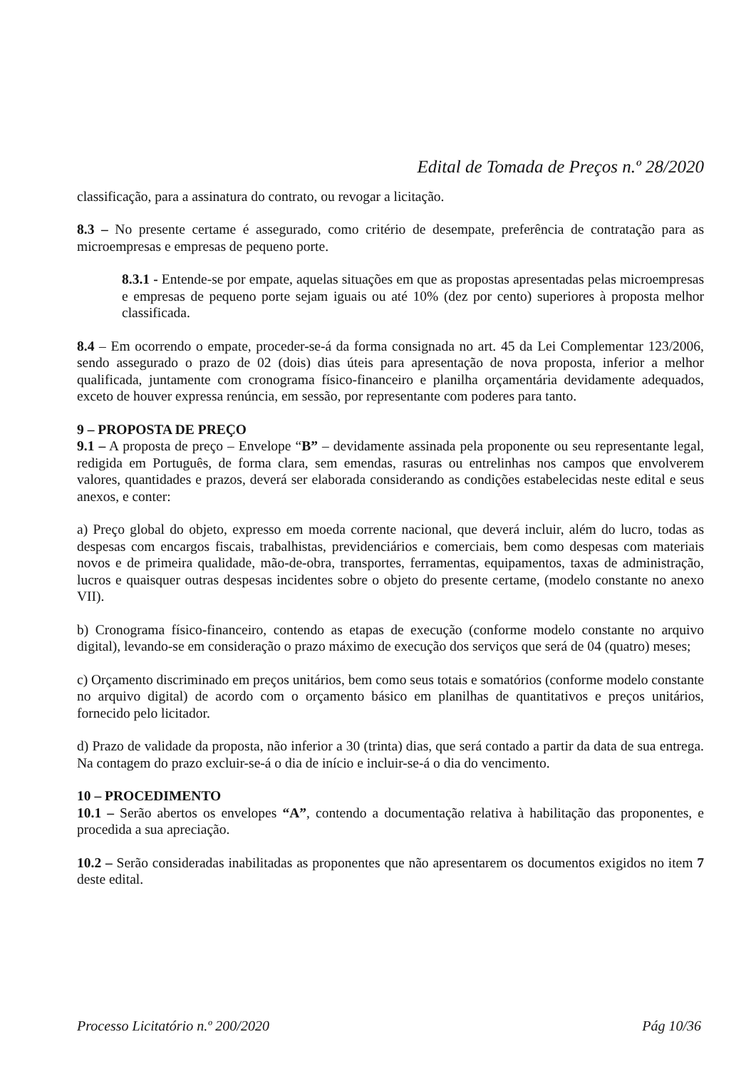Edital de Tomada de Preços n.º 28/2020
classificação, para a assinatura do contrato, ou revogar a licitação.
8.3 – No presente certame é assegurado, como critério de desempate, preferência de contratação para as microempresas e empresas de pequeno porte.
8.3.1 - Entende-se por empate, aquelas situações em que as propostas apresentadas pelas microempresas e empresas de pequeno porte sejam iguais ou até 10% (dez por cento) superiores à proposta melhor classificada.
8.4 – Em ocorrendo o empate, proceder-se-á da forma consignada no art. 45 da Lei Complementar 123/2006, sendo assegurado o prazo de 02 (dois) dias úteis para apresentação de nova proposta, inferior a melhor qualificada, juntamente com cronograma físico-financeiro e planilha orçamentária devidamente adequados, exceto de houver expressa renúncia, em sessão, por representante com poderes para tanto.
9 – PROPOSTA DE PREÇO
9.1 – A proposta de preço – Envelope “B” – devidamente assinada pela proponente ou seu representante legal, redigida em Português, de forma clara, sem emendas, rasuras ou entrelinhas nos campos que envolverem valores, quantidades e prazos, deverá ser elaborada considerando as condições estabelecidas neste edital e seus anexos, e conter:
a) Preço global do objeto, expresso em moeda corrente nacional, que deverá incluir, além do lucro, todas as despesas com encargos fiscais, trabalhistas, previdenciários e comerciais, bem como despesas com materiais novos e de primeira qualidade, mão-de-obra, transportes, ferramentas, equipamentos, taxas de administração, lucros e quaisquer outras despesas incidentes sobre o objeto do presente certame, (modelo constante no anexo VII).
b) Cronograma físico-financeiro, contendo as etapas de execução (conforme modelo constante no arquivo digital), levando-se em consideração o prazo máximo de execução dos serviços que será de 04 (quatro) meses;
c) Orçamento discriminado em preços unitários, bem como seus totais e somatórios (conforme modelo constante no arquivo digital) de acordo com o orçamento básico em planilhas de quantitativos e preços unitários, fornecido pelo licitador.
d) Prazo de validade da proposta, não inferior a 30 (trinta) dias, que será contado a partir da data de sua entrega. Na contagem do prazo excluir-se-á o dia de início e incluir-se-á o dia do vencimento.
10 – PROCEDIMENTO
10.1 – Serão abertos os envelopes “A”, contendo a documentação relativa à habilitação das proponentes, e procedida a sua apreciação.
10.2 – Serão consideradas inabilitadas as proponentes que não apresentarem os documentos exigidos no item 7 deste edital.
Processo Licitatório n.º 200/2020 Pág 10/36